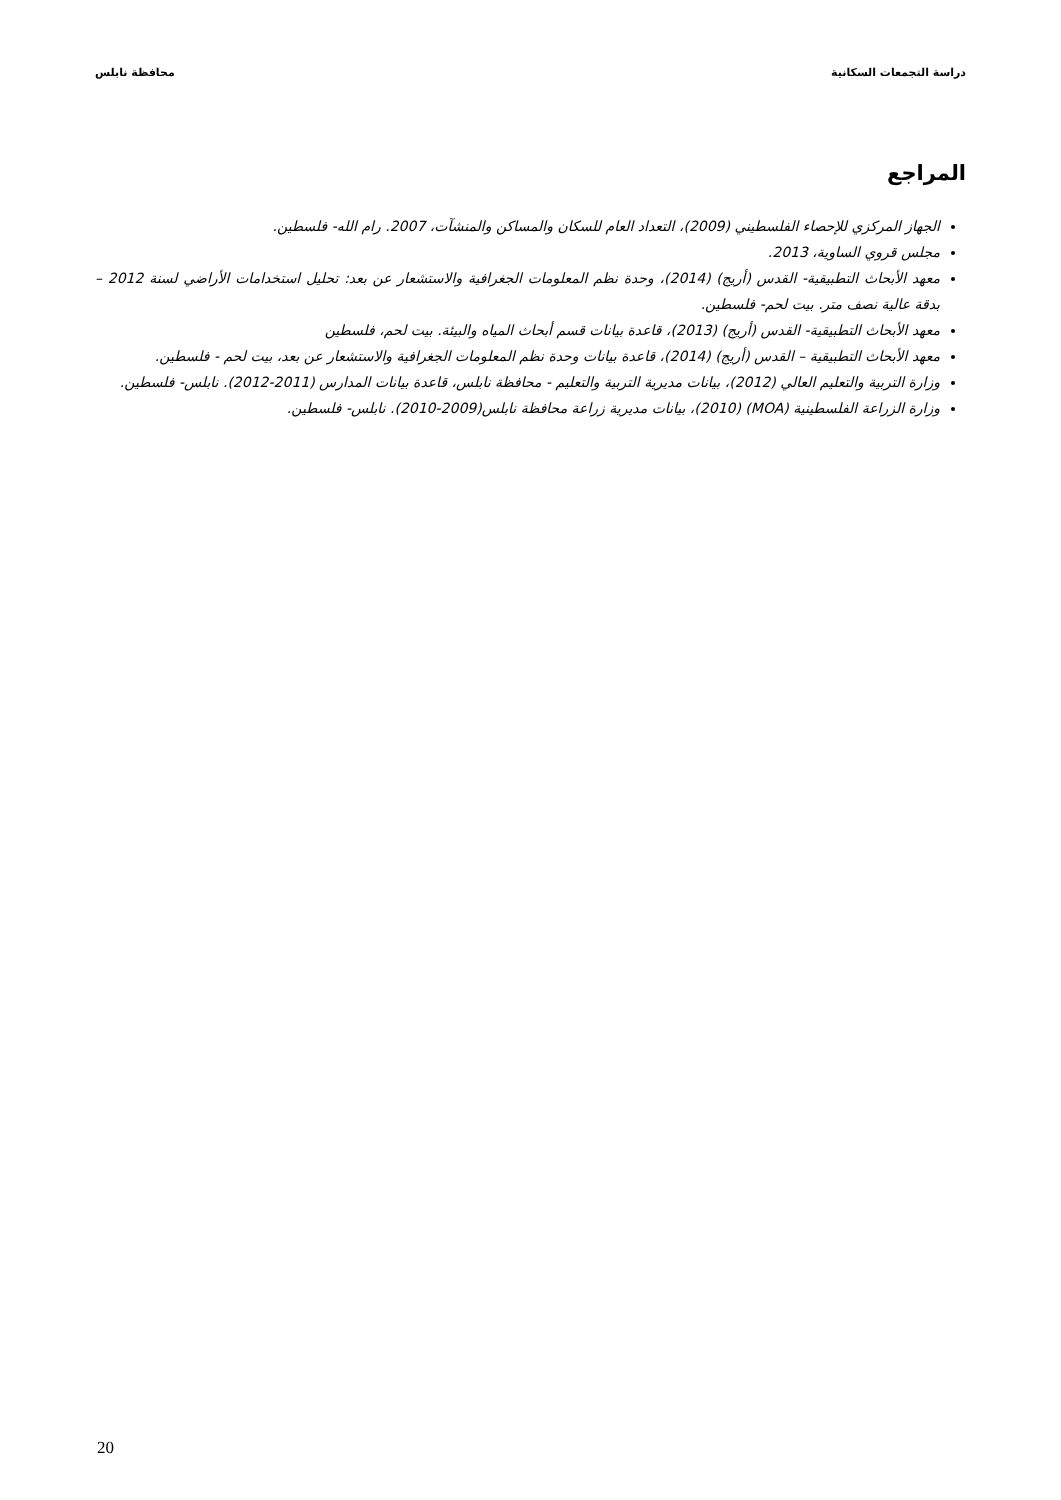دراسة التجمعات السكانية محافظة نابلس
المراجع
الجهاز المركزي للإحصاء الفلسطيني (2009)، التعداد العام للسكان والمساكن والمنشآت، 2007. رام الله- فلسطين.
مجلس قروي الساوية، 2013.
معهد الأبحاث التطبيقية- القدس (أريج) (2014)، وحدة نظم المعلومات الجغرافية والاستشعار عن بعد: تحليل استخدامات الأراضي لسنة 2012 – بدقة عالية نصف متر. بيت لحم- فلسطين.
معهد الأبحاث التطبيقية- القدس (أريج) (2013)، قاعدة بيانات قسم أبحاث المياه والبيئة. بيت لحم، فلسطين
معهد الأبحاث التطبيقية – القدس (أريج) (2014)، قاعدة بيانات وحدة نظم المعلومات الجغرافية والاستشعار عن بعد، بيت لحم - فلسطين.
وزارة التربية والتعليم العالي (2012)، بيانات مديرية التربية والتعليم - محافظة نابلس، قاعدة بيانات المدارس (2011-2012). نابلس- فلسطين.
وزارة الزراعة الفلسطينية (MOA) (2010)، بيانات مديرية زراعة محافظة نابلس(2009-2010). نابلس- فلسطين.
20